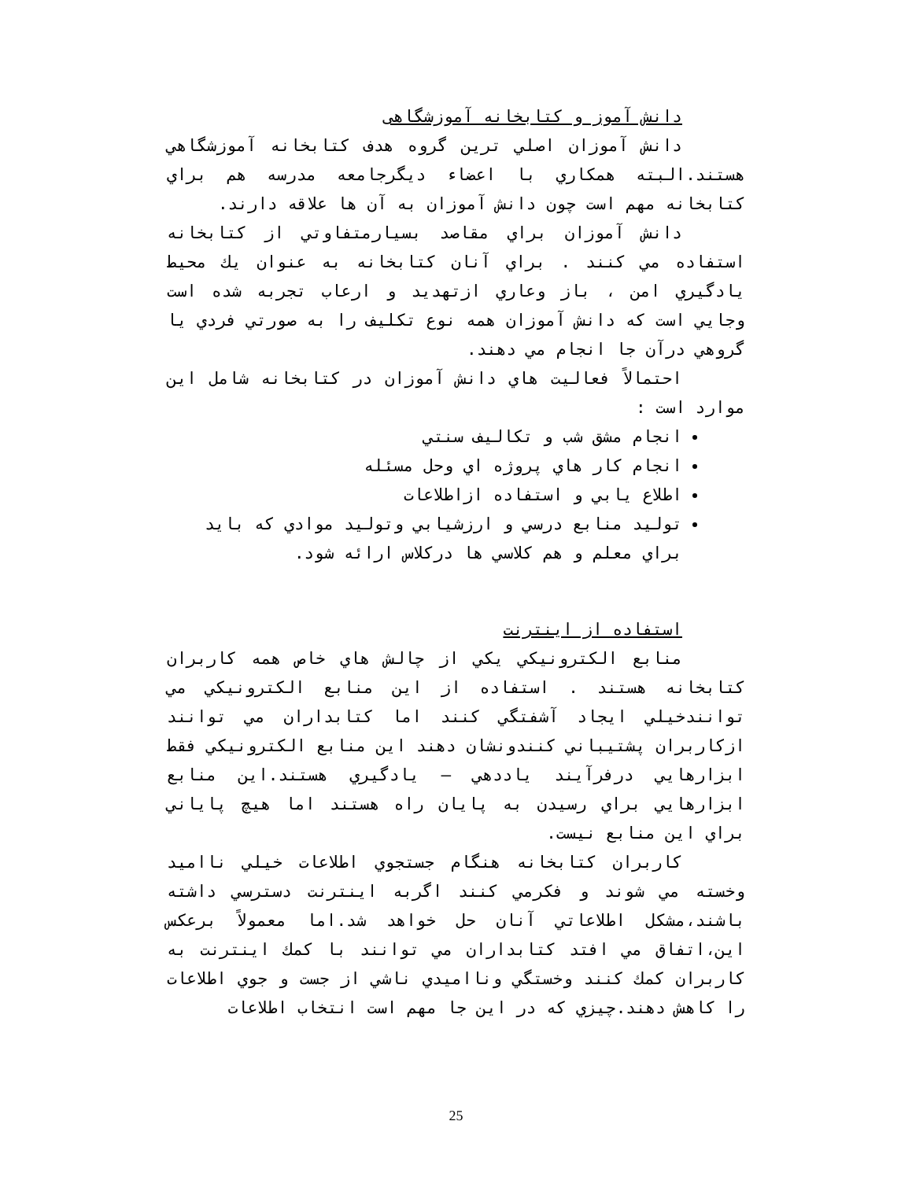دانش آموز و کتابخانه آموزشگاهی
دانش آموزان اصلي ترين گروه هدف کتابخانه آموزشگاهي هستند.البته همکاري با اعضاء ديگرجامعه مدرسه هم براي کتابخانه مهم است چون دانش آموزان به آن ها علاقه دارند.
دانش آموزان براي مقاصد بسيارمتفاوتي از کتابخانه استفاده مي کنند . براي آنان کتابخانه به عنوان يك محيط يادگيري امن ، باز وعاري ازتهديد و ارعاب تجربه شده است وجايي است که دانش آموزان همه نوع تکليف را به صورتي فردي يا گروهي درآن جا انجام مي دهند.
احتمالاً فعاليت هاي دانش آموزان در کتابخانه شامل اين موارد است :
انجام مشق شب و تکاليف سنتي
انجام کار هاي پروژه اي وحل مسئله
اطلاع يابي و استفاده ازاطلاعات
توليد منابع درسي و ارزشيابي وتوليد موادي که بايد براي معلم و هم کلاسي ها درکلاس ارائه شود.
استفاده از اينترنت
منابع الکترونيکي يکي از چالش هاي خاص همه کاربران کتابخانه هستند . استفاده از اين منابع الکترونيکي مي توانندخيلي ايجاد آشفتگي کنند اما کتابداران مي توانند ازکاربران پشتيباني کنندونشان دهند اين منابع الکترونيکي فقط ابزارهايي درفرآيند ياددهي – يادگيري هستند.اين منابع ابزارهايي براي رسيدن به پايان راه هستند اما هيچ پاياني براي اين منابع نيست.
کاربران کتابخانه هنگام جستجوي اطلاعات خيلي نااميد وخسته مي شوند و فکرمي کنند اگربه اينترنت دسترسي داشته باشند،مشکل اطلاعاتي آنان حل خواهد شد.اما معمولاً برعکس اين،اتفاق مي افتد کتابداران مي توانند با کمك اينترنت به کاربران کمك کنند وخستگي ونااميدي ناشي از جست و جوي اطلاعات را کاهش دهند.چيزي که در اين جا مهم است انتخاب اطلاعات
25